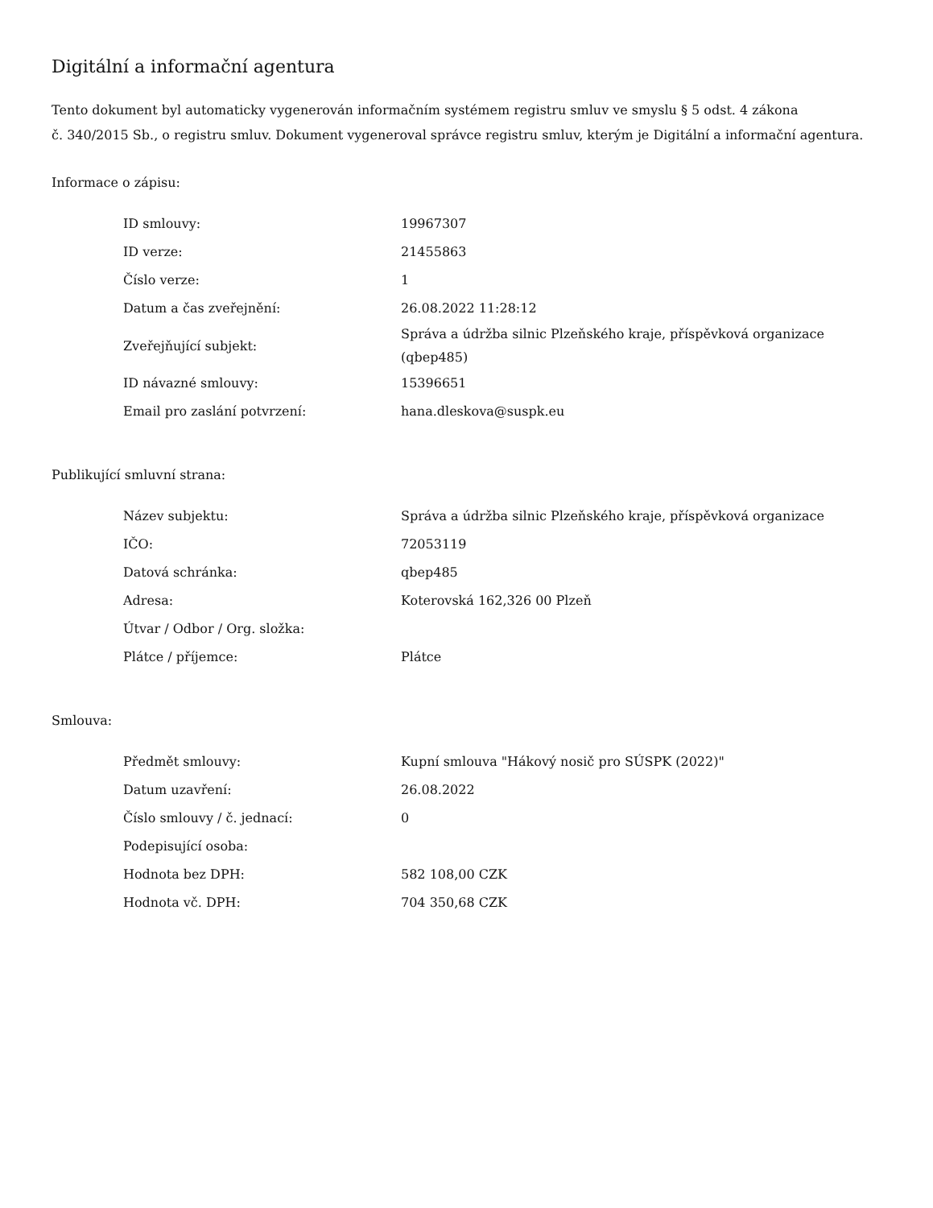Digitální a informační agentura
Tento dokument byl automaticky vygenerován informačním systémem registru smluv ve smyslu § 5 odst. 4 zákona
č. 340/2015 Sb., o registru smluv. Dokument vygeneroval správce registru smluv, kterým je Digitální a informační agentura.
Informace o zápisu:
| ID smlouvy: | 19967307 |
| ID verze: | 21455863 |
| Číslo verze: | 1 |
| Datum a čas zveřejnění: | 26.08.2022 11:28:12 |
| Zveřejňující subjekt: | Správa a údržba silnic Plzeňského kraje, příspěvková organizace (qbep485) |
| ID návazné smlouvy: | 15396651 |
| Email pro zaslání potvrzení: | hana.dleskova@suspk.eu |
Publikující smluvní strana:
| Název subjektu: | Správa a údržba silnic Plzeňského kraje, příspěvková organizace |
| IČO: | 72053119 |
| Datová schránka: | qbep485 |
| Adresa: | Koterovská 162,326 00 Plzeň |
| Útvar / Odbor / Org. složka: | |
| Plátce / příjemce: | Plátce |
Smlouva:
| Předmět smlouvy: | Kupní smlouva "Hákový nosič pro SÚSPK (2022)" |
| Datum uzavření: | 26.08.2022 |
| Číslo smlouvy / č. jednací: | 0 |
| Podepisující osoba: | |
| Hodnota bez DPH: | 582 108,00 CZK |
| Hodnota vč. DPH: | 704 350,68 CZK |